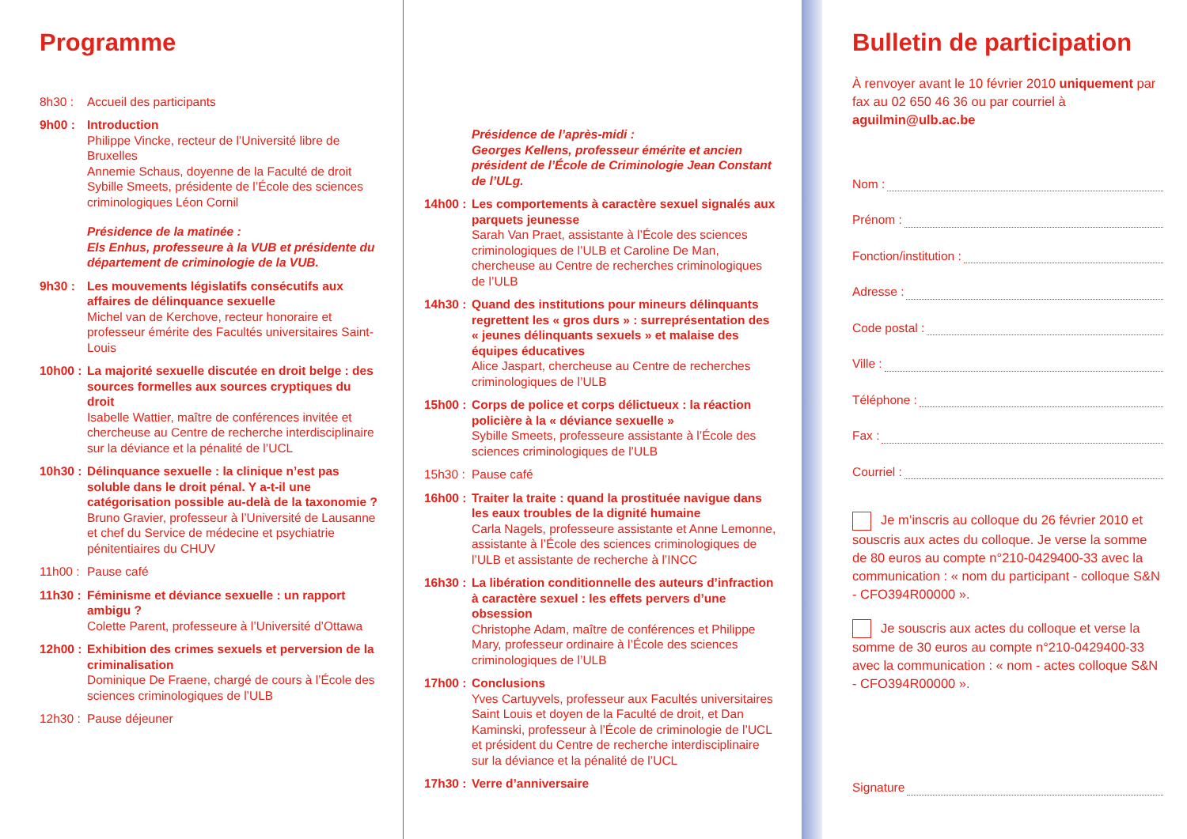Programme
8h30 : Accueil des participants
9h00 : Introduction
Philippe Vincke, recteur de l’Université libre de Bruxelles
Annemie Schaus, doyenne de la Faculté de droit
Sybille Smeets, présidente de l’École des sciences criminologiques Léon Cornil
Présidence de la matinée :
Els Enhus, professeure à la VUB et présidente du département de criminologie de la VUB.
9h30 : Les mouvements législatifs consécutifs aux affaires de délinquance sexuelle
Michel van de Kerchove, recteur honoraire et professeur émérite des Facultés universitaires Saint-Louis
10h00 :
La majorité sexuelle discutée en droit belge : des sources formelles aux sources cryptiques du droit
Isabelle Wattier, maître de conférences invitée et chercheuse au Centre de recherche interdisciplinaire sur la déviance et la pénalité de l’UCL
10h30 :
Délinquance sexuelle : la clinique n’est pas soluble dans le droit pénal. Y a-t-il une catégorisation possible au-delà de la taxonomie ?
Bruno Gravier, professeur à l’Université de Lausanne et chef du Service de médecine et psychiatrie pénitentiaires du CHUV
11h00 :
Pause café
11h30 :
Féminisme et déviance sexuelle : un rapport ambigu ?
Colette Parent, professeure à l’Université d’Ottawa
12h00 :
Exhibition des crimes sexuels et perversion de la criminalisation
Dominique De Fraene, chargé de cours à l’École des sciences criminologiques de l’ULB
12h30 :
Pause déjeuner
Présidence de l’après-midi :
Georges Kellens, professeur émérite et ancien président de l’École de Criminologie Jean Constant de l’ULg.
14h00 :
Les comportements à caractère sexuel signalés aux parquets jeunesse
Sarah Van Praet, assistante à l’École des sciences criminologiques de l’ULB et Caroline De Man, chercheuse au Centre de recherches criminologiques de l’ULB
14h30 :
Quand des institutions pour mineurs délinquants regrettent les « gros durs » : surreprésentation des « jeunes délinquants sexuels » et malaise des équipes éducatives
Alice Jaspart, chercheuse au Centre de recherches criminologiques de l’ULB
15h00 :
Corps de police et corps délictueux : la réaction policière à la « déviance sexuelle »
Sybille Smeets, professeure assistante à l’École des sciences criminologiques de l’ULB
15h30 :
Pause café
16h00 :
Traiter la traite : quand la prostituée navigue dans les eaux troubles de la dignité humaine
Carla Nagels, professeure assistante et Anne Lemonne, assistante à l’École des sciences criminologiques de l’ULB et assistante de recherche à l’INCC
16h30 :
La libération conditionnelle des auteurs d’infraction à caractère sexuel : les effets pervers d’une obsession
Christophe Adam, maître de conférences et Philippe Mary, professeur ordinaire à l’École des sciences criminologiques de l’ULB
17h00 :
Conclusions
Yves Cartuyvels, professeur aux Facultés universitaires Saint Louis et doyen de la Faculté de droit, et Dan Kaminski, professeur à l’École de criminologie de l’UCL et président du Centre de recherche interdisciplinaire sur la déviance et la pénalité de l’UCL
17h30 :
Verre d’anniversaire
Bulletin de participation
À renvoyer avant le 10 février 2010 uniquement par fax au 02 650 46 36 ou par courriel à aguilmin@ulb.ac.be
Nom :
Prénom :
Fonction/institution :
Adresse :
Code postal :
Ville :
Téléphone :
Fax :
Courriel :
Je m’inscris au colloque du 26 février 2010 et souscris aux actes du colloque. Je verse la somme de 80 euros au compte n°210-0429400-33 avec la communication : « nom du participant - colloque S&N - CFO394R00000 ».
Je souscris aux actes du colloque et verse la somme de 30 euros au compte n°210-0429400-33 avec la communication : « nom - actes colloque S&N - CFO394R00000 ».
Signature